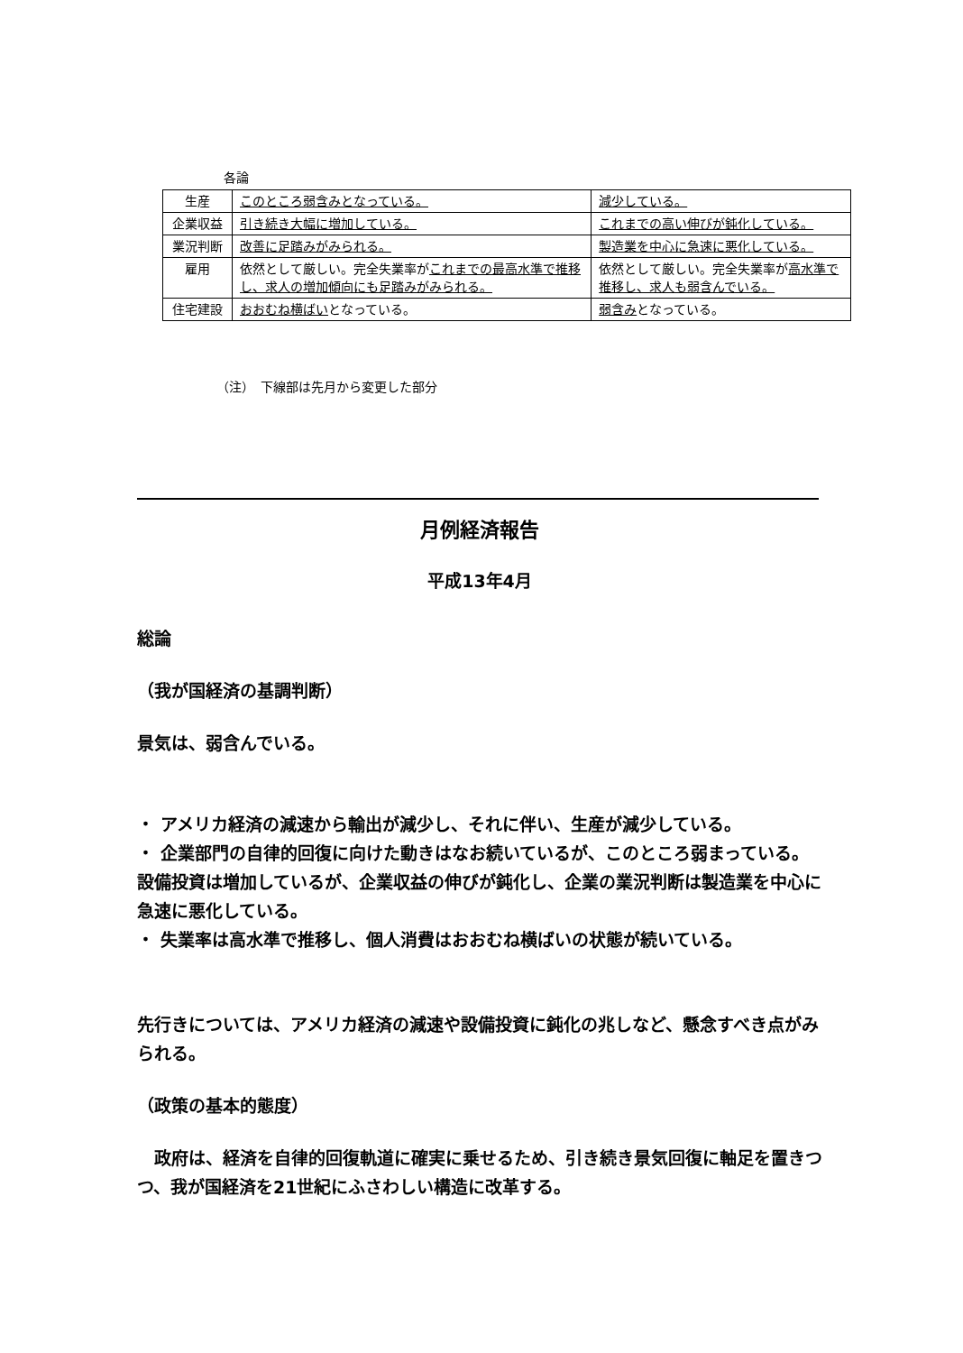各論
| 生産 | このところ弱含みとなっている。 | 減少している。 |
| 企業収益 | 引き続き大幅に増加している。 | これまでの高い伸びが鈍化している。 |
| 業況判断 | 改善に足踏みがみられる。 | 製造業を中心に急速に悪化している。 |
| 雇用 | 依然として厳しい。完全失業率が これまでの最高水準で推移し、求人の増加傾向にも足踏みがみられる。 | 依然として厳しい。完全失業率が 高水準で推移し、求人も弱含んでいる。 |
| 住宅建設 | おおむね横ばい となっている。 | 弱含み となっている。 |
（注）　下線部は先月から変更した部分
月例経済報告
平成13年4月
総論
（我が国経済の基調判断）
景気は、弱含んでいる。
・ アメリカ経済の減速から輸出が減少し、それに伴い、生産が減少している。
・ 企業部門の自律的回復に向けた動きはなお続いているが、このところ弱まっている。設備投資は増加しているが、企業収益の伸びが鈍化し、企業の業況判断は製造業を中心に急速に悪化している。
・ 失業率は高水準で推移し、個人消費はおおむね横ばいの状態が続いている。
先行きについては、アメリカ経済の減速や設備投資に鈍化の兆しなど、懸念すべき点がみられる。
（政策の基本的態度）
　政府は、経済を自律的回復軌道に確実に乗せるため、引き続き景気回復に軸足を置きつつ、我が国経済を21世紀にふさわしい構造に改革する。